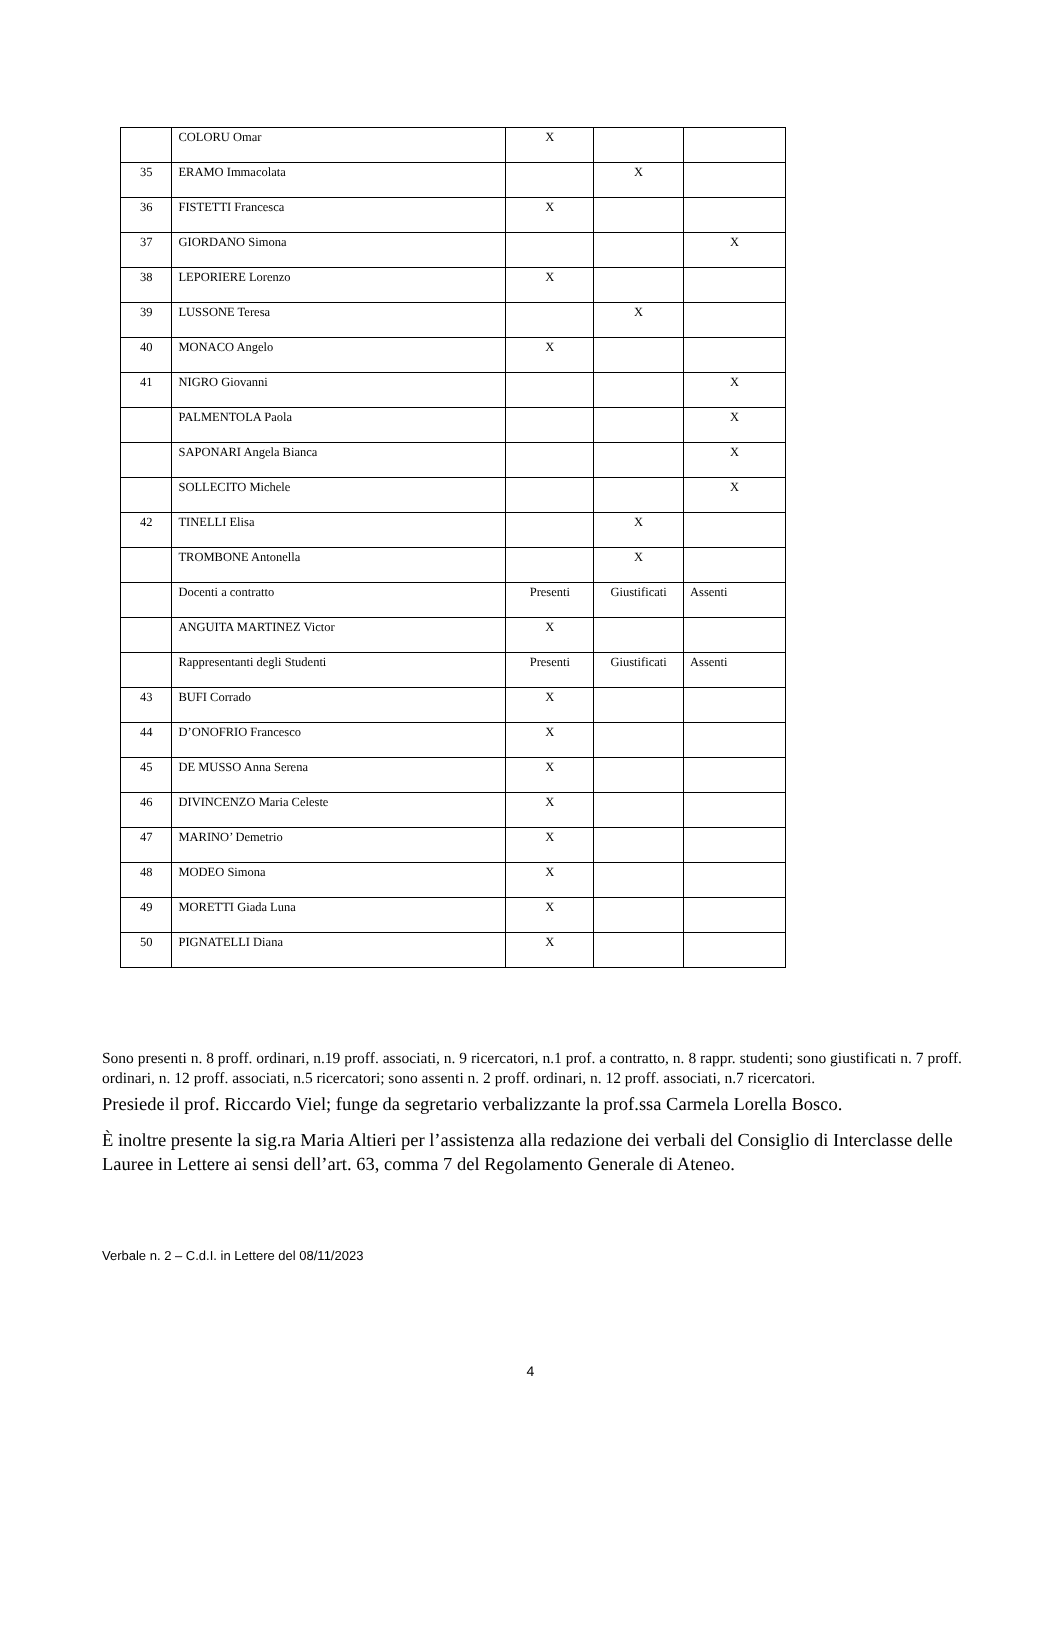| | COLORU Omar | X | | |
| 35 | ERAMO Immacolata | | X | |
| 36 | FISTETTI Francesca | X | | |
| 37 | GIORDANO Simona | | | X |
| 38 | LEPORIERE Lorenzo | X | | |
| 39 | LUSSONE Teresa | | X | |
| 40 | MONACO Angelo | X | | |
| 41 | NIGRO Giovanni | | | X |
| | PALMENTOLA Paola | | | X |
| | SAPONARI Angela Bianca | | | X |
| | SOLLECITO Michele | | | X |
| 42 | TINELLI Elisa | | X | |
| | TROMBONE Antonella | | X | |
| | Docenti a contratto | Presenti | Giustificati | Assenti |
| | ANGUITA MARTINEZ Victor | X | | |
| | Rappresentanti degli Studenti | Presenti | Giustificati | Assenti |
| 43 | BUFI Corrado | X | | |
| 44 | D’ONOFRIO Francesco | X | | |
| 45 | DE MUSSO Anna Serena | X | | |
| 46 | DIVINCENZO Maria Celeste | X | | |
| 47 | MARINO’ Demetrio | X | | |
| 48 | MODEO Simona | X | | |
| 49 | MORETTI Giada Luna | X | | |
| 50 | PIGNATELLI Diana | X | | |
Sono presenti n. 8 proff. ordinari, n.19 proff. associati, n. 9 ricercatori, n.1 prof. a contratto, n. 8 rappr. studenti; sono giustificati n. 7 proff. ordinari, n. 12 proff. associati, n.5 ricercatori; sono assenti n. 2 proff. ordinari, n. 12 proff. associati, n.7 ricercatori.
Presiede il prof. Riccardo Viel; funge da segretario verbalizzante la prof.ssa Carmela Lorella Bosco.
È inoltre presente la sig.ra Maria Altieri per l’assistenza alla redazione dei verbali del Consiglio di Interclasse delle Lauree in Lettere ai sensi dell’art. 63, comma 7 del Regolamento Generale di Ateneo.
Verbale n. 2 – C.d.I. in Lettere del 08/11/2023
4